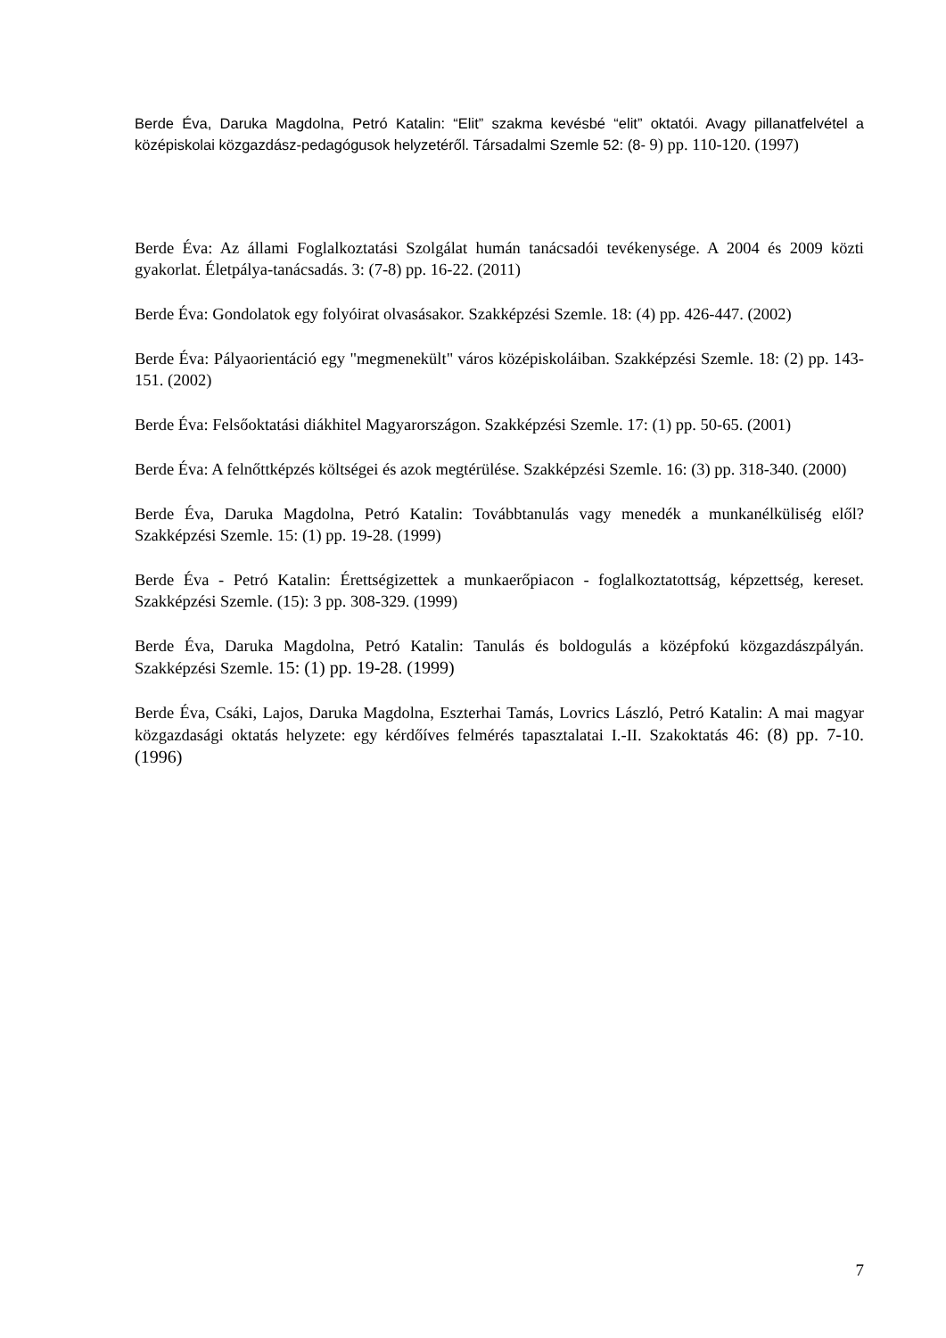Berde Éva, Daruka Magdolna, Petró Katalin: “Elit” szakma kevésbé “elit” oktatói. Avagy pillanatfelvétel a középiskolai közgazdász-pedagógusok helyzetéről. Társadalmi Szemle 52: (8- 9) pp. 110-120. (1997)
Berde Éva: Az állami Foglalkoztatási Szolgálat humán tanácsadói tevékenysége. A 2004 és 2009 közti gyakorlat. Életpálya-tanácsadás. 3: (7-8) pp. 16-22. (2011)
Berde Éva: Gondolatok egy folyóirat olvasásakor. Szakképzési Szemle. 18: (4) pp. 426-447. (2002)
Berde Éva: Pályaorientáció egy "megmenekült" város középiskoláiban. Szakképzési Szemle. 18: (2) pp. 143-151. (2002)
Berde Éva: Felsőoktatási diákhitel Magyarországon. Szakképzési Szemle. 17: (1) pp. 50-65. (2001)
Berde Éva: A felnőttképzés költségei és azok megtérülése. Szakképzési Szemle. 16: (3) pp. 318-340. (2000)
Berde Éva, Daruka Magdolna, Petró Katalin: Továbbtanulás vagy menedék a munkanélküliség elől? Szakképzési Szemle. 15: (1) pp. 19-28. (1999)
Berde Éva - Petró Katalin: Érettségizettek a munkaerőpiacon - foglalkoztatottság, képzettség, kereset. Szakképzési Szemle. (15): 3 pp. 308-329. (1999)
Berde Éva, Daruka Magdolna, Petró Katalin: Tanulás és boldogulás a középfokú közgazdászpályán. Szakképzési Szemle. 15: (1) pp. 19-28. (1999)
Berde Éva, Csáki, Lajos, Daruka Magdolna, Eszterhai Tamás, Lovrics László, Petró Katalin: A mai magyar közgazdasági oktatás helyzete: egy kérdőíves felmérés tapasztalatai I.-II. Szakoktatás 46: (8) pp. 7-10. (1996)
7